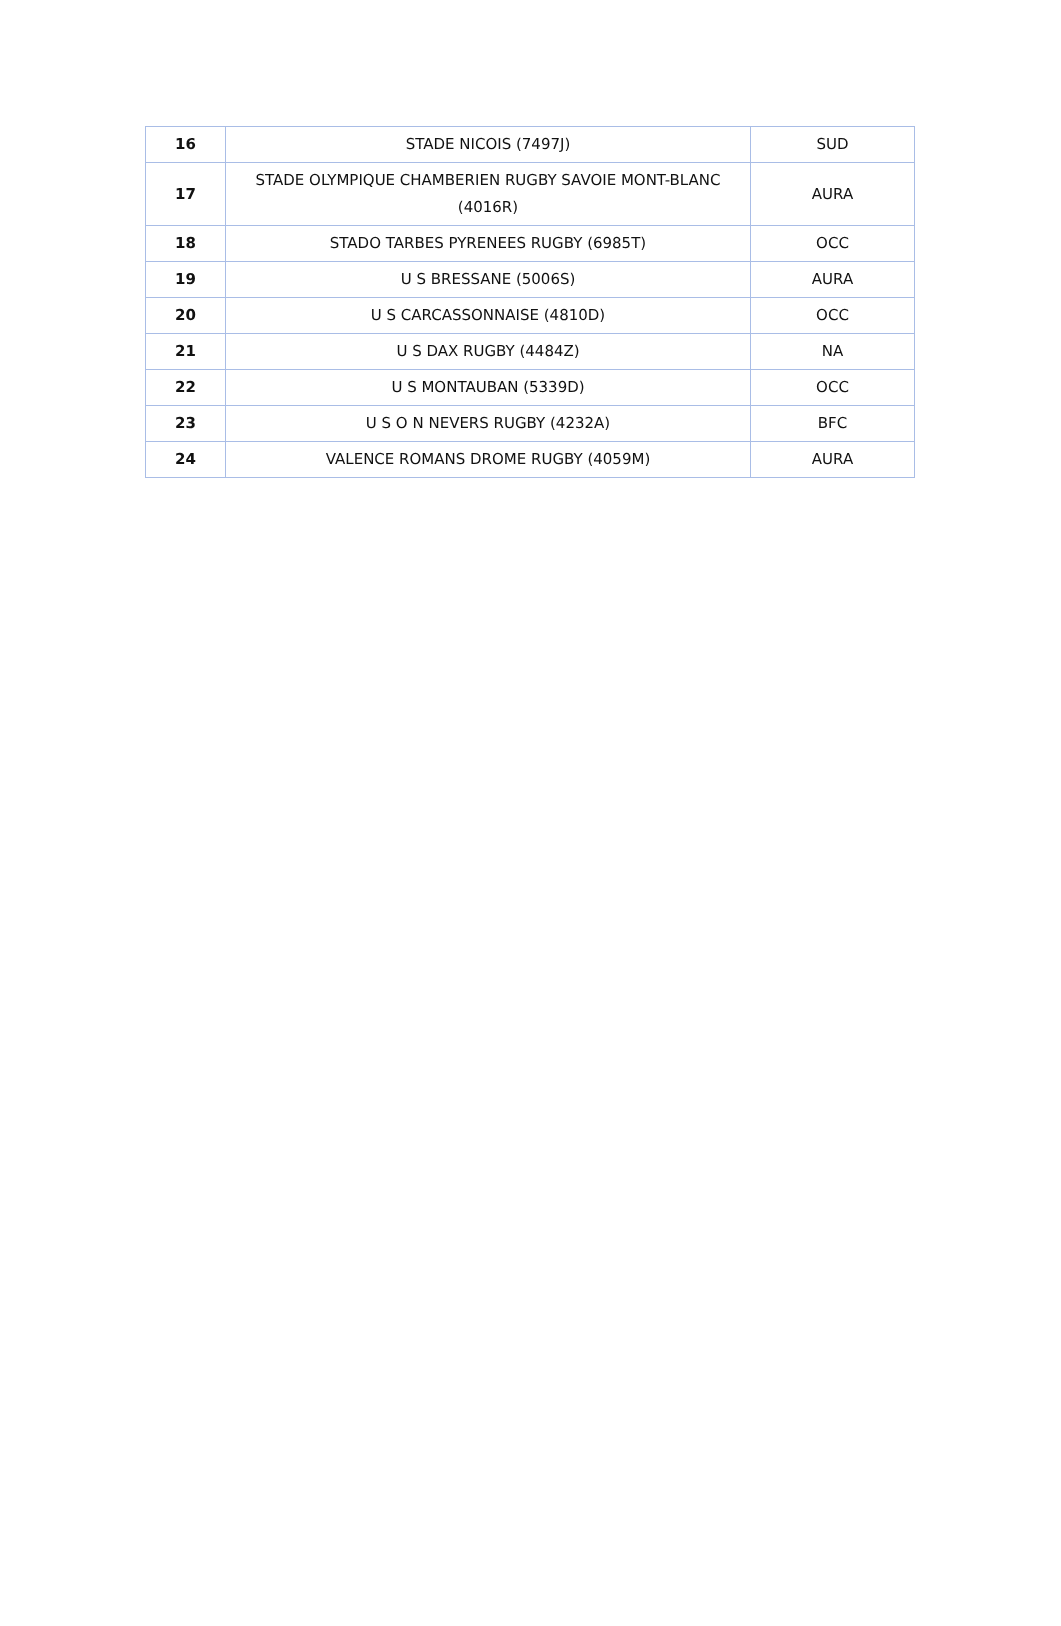| 16 | STADE NICOIS (7497J) | SUD |
| 17 | STADE OLYMPIQUE CHAMBERIEN RUGBY SAVOIE MONT-BLANC (4016R) | AURA |
| 18 | STADO TARBES PYRENEES RUGBY (6985T) | OCC |
| 19 | U S BRESSANE (5006S) | AURA |
| 20 | U S CARCASSONNAISE (4810D) | OCC |
| 21 | U S DAX RUGBY (4484Z) | NA |
| 22 | U S MONTAUBAN (5339D) | OCC |
| 23 | U S O N NEVERS RUGBY (4232A) | BFC |
| 24 | VALENCE ROMANS DROME RUGBY (4059M) | AURA |